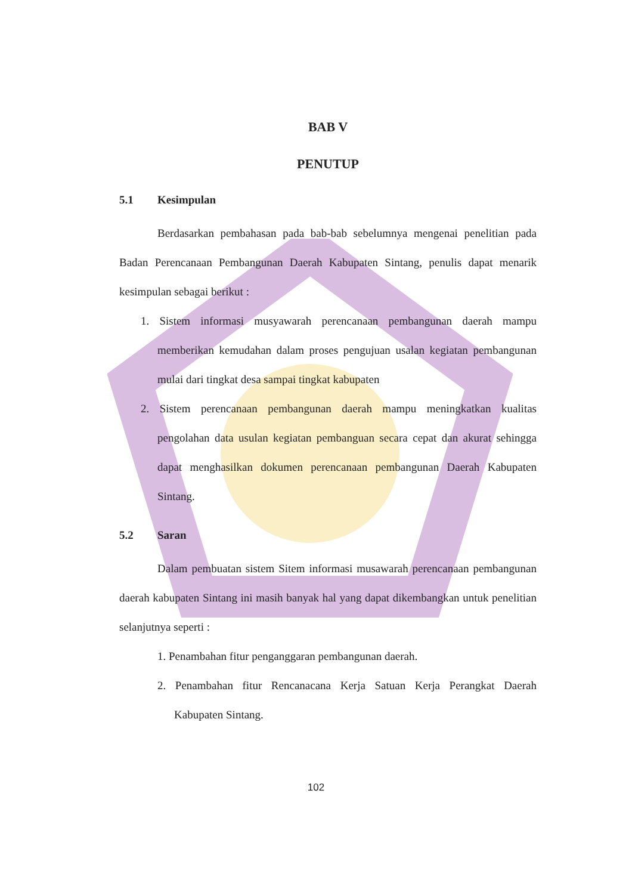BAB V
PENUTUP
5.1 Kesimpulan
Berdasarkan pembahasan pada bab-bab sebelumnya mengenai penelitian pada Badan Perencanaan Pembangunan Daerah Kabupaten Sintang, penulis dapat menarik kesimpulan sebagai berikut :
1. Sistem informasi musyawarah perencanaan pembangunan daerah mampu memberikan kemudahan dalam proses pengujuan usalan kegiatan pembangunan mulai dari tingkat desa sampai tingkat kabupaten
2. Sistem perencanaan pembangunan daerah mampu meningkatkan kualitas pengolahan data usulan kegiatan pembanguan secara cepat dan akurat sehingga dapat menghasilkan dokumen perencanaan pembangunan Daerah Kabupaten Sintang.
5.2 Saran
Dalam pembuatan sistem Sitem informasi musawarah perencanaan pembangunan daerah kabupaten Sintang ini masih banyak hal yang dapat dikembangkan untuk penelitian selanjutnya seperti :
1. Penambahan fitur penganggaran pembangunan daerah.
2. Penambahan fitur Rencanacana Kerja Satuan Kerja Perangkat Daerah Kabupaten Sintang.
102